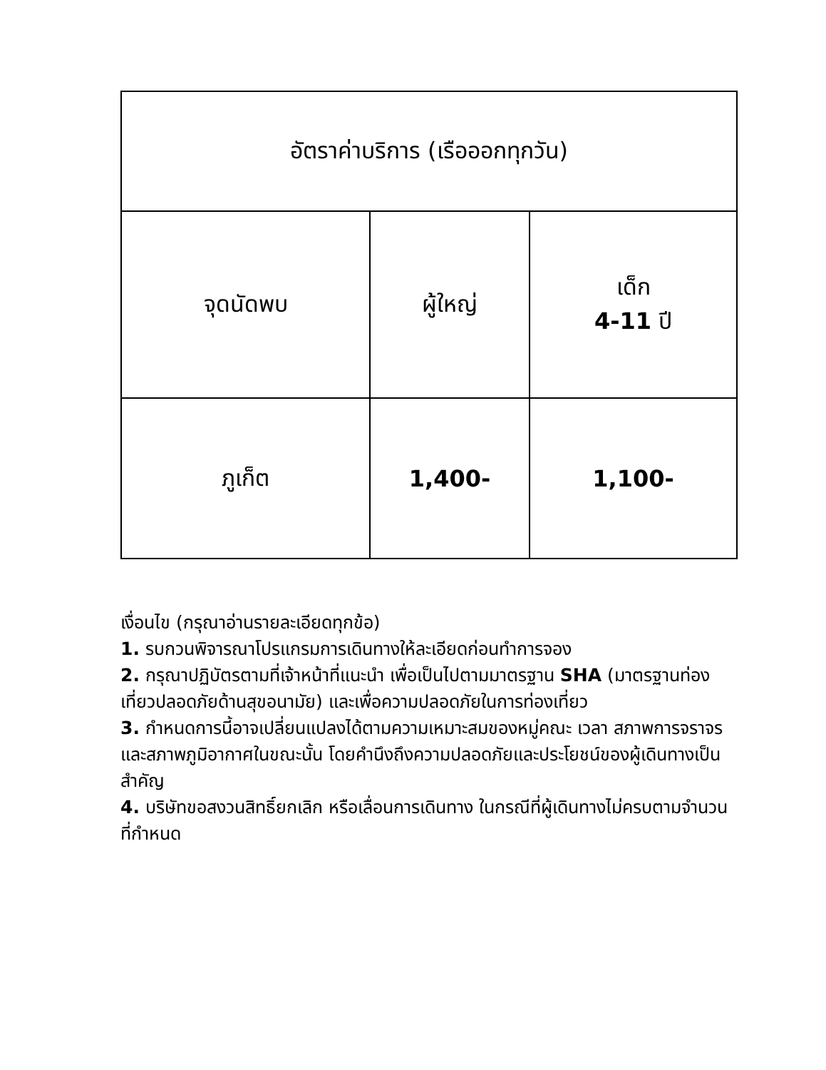| อัตราค่าบริการ (เรือออกทุกวัน) | | |
| --- | --- | --- |
| จุดนัดพบ | ผู้ใหญ่ | เด็ก 4-11 ปี |
| ภูเก็ต | 1,400- | 1,100- |
เงื่อนไข (กรุณาอ่านรายละเอียดทุกข้อ)
1. รบกวนพิจารณาโปรแกรมการเดินทางให้ละเอียดก่อนทำการจอง
2. กรุณาปฏิบัตรตามที่เจ้าหน้าที่แนะนำ เพื่อเป็นไปตามมาตรฐาน SHA (มาตรฐานท่องเที่ยวปลอดภัยด้านสุขอนามัย) และเพื่อความปลอดภัยในการท่องเที่ยว
3. กำหนดการนี้อาจเปลี่ยนแปลงได้ตามความเหมาะสมของหมู่คณะ เวลา สภาพการจราจร และสภาพภูมิอากาศในขณะนั้น โดยคำนึงถึงความปลอดภัยและประโยชน์ของผู้เดินทางเป็นสำคัญ
4. บริษัทขอสงวนสิทธิ์ยกเลิก หรือเลื่อนการเดินทาง ในกรณีที่ผู้เดินทางไม่ครบตามจำนวนที่กำหนด